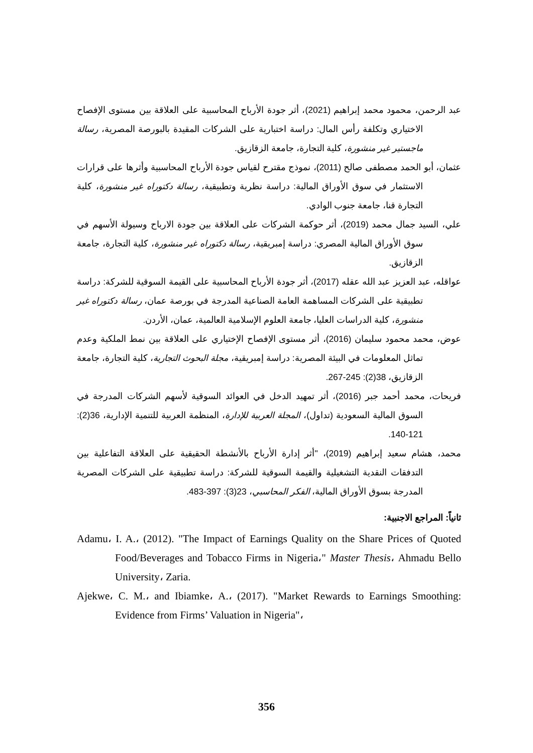عبد الرحمن، محمود محمد إبراهيم (2021)، أثر جودة الأرباح المحاسبية على العلاقة بين مستوى الإفصاح الاختياري وتكلفة رأس المال: دراسة اختبارية على الشركات المقيدة بالبورصة المصرية، رسالة ماجستير غير منشورة، كلية التجارة، جامعة الزقازيق.
عثمان، أبو الحمد مصطفى صالح (2011)، نموذج مقترح لقياس جودة الأرباح المحاسبية وأثرها على قرارات الاستثمار في سوق الأوراق المالية: دراسة نظرية وتطبيقية، رسالة دكتوراه غير منشورة، كلية التجارة قنا، جامعة جنوب الوادي.
علي، السيد جمال محمد (2019)، أثر حوكمة الشركات على العلاقة بين جودة الارباح وسيولة الأسهم في سوق الأوراق المالية المصري: دراسة إمبريقية، رسالة دكتوراه غير منشورة، كلية التجارة، جامعة الزقازيق.
عواقله، عبد العزيز عبد الله عقله (2017)، أثر جودة الأرباح المحاسبية على القيمة السوقية للشركة: دراسة تطبيقية على الشركات المساهمة العامة الصناعية المدرجة في بورصة عمان، رسالة دكتوراه غير منشورة، كلية الدراسات العليا، جامعة العلوم الإسلامية العالمية، عمان، الأردن.
عوض، محمد محمود سليمان (2016)، أثر مستوى الإفصاح الإختياري على العلاقة بين نمط الملكية وعدم تماثل المعلومات في البيئة المصرية: دراسة إمبريقية، مجلة البحوث التجارية، كلية التجارة، جامعة الزقازيق، 38(2): 245-267.
فريحات، محمد أحمد جبر (2016)، أثر تمهيد الدخل في العوائد السوقية لأسهم الشركات المدرجة في السوق المالية السعودية (تداول)، المجلة العربية للإدارة، المنظمة العربية للتنمية الإدارية، 36(2): 121-140.
محمد، هشام سعيد إبراهيم (2019)، "أثر إدارة الأرباح بالأنشطة الحقيقية على العلاقة التفاعلية بين التدفقات النقدية التشغيلية والقيمة السوقية للشركة: دراسة تطبيقية على الشركات المصرية المدرجة بسوق الأوراق المالية، الفكر المحاسبي، 23(3): 397-483.
ثانياً: المراجع الاجنبية:
Adamu، I. A.، (2012). "The Impact of Earnings Quality on the Share Prices of Quoted Food/Beverages and Tobacco Firms in Nigeria،" Master Thesis، Ahmadu Bello University، Zaria.
Ajekwe، C. M.، and Ibiamke، A.، (2017). "Market Rewards to Earnings Smoothing: Evidence from Firms’ Valuation in Nigeria"،
356